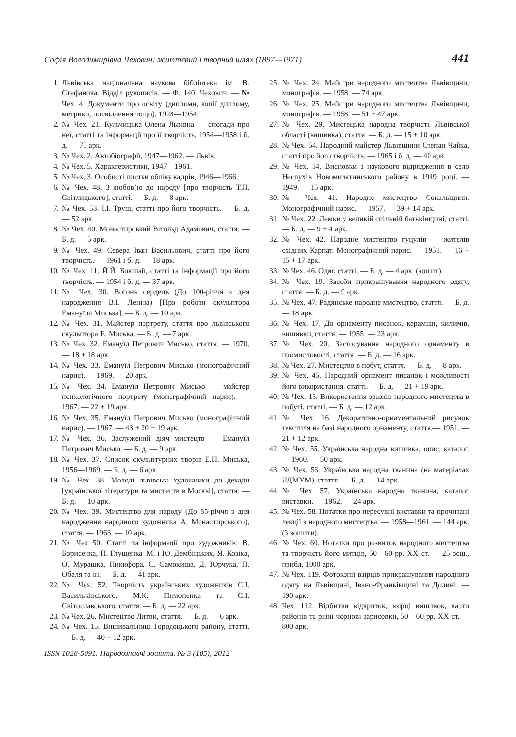Софія Володимирівна Чехович: життєвий і творчий шлях (1897—1971) 441
1. Львівська національна наукова бібліотека ім. В. Стефаника. Відділ рукописів. — Ф. 140. Чехович. — № Чех. 4. Документи про освіту (дипломи, копії диплому, метрики, посвідчення тощо), 1928—1954.
2. № Чех. 21. Кульчицька Олена Львівна — спогади про неї, статті та інформації про її творчість, 1954—1958 і б. д. — 75 арк.
3. № Чех. 2. Автобіографії, 1947—1962. — Львів.
4. № Чех. 5. Характеристики, 1947—1961.
5. № Чех. 3. Особисті листки обліку кадрів, 1946—1966.
6. № Чех. 48. З любов’ю до народу [про творчість Т.П. Світлицького], статті. — Б. д. — 8 арк.
7. № Чех. 53. І.І. Труш, статті про його творчість. — Б. д. — 52 арк.
8. № Чех. 40. Монастирський Вітольд Адамович, стаття. — Б. д. — 5 арк.
9. № Чех. 49. Севера Іван Васильович, статті про його творчість. — 1961 і б. д. — 18 арк.
10. № Чех. 11. Й.Й. Бокшай, статті та інформації про його творчість. — 1954 і б. д. — 37 арк.
11. № Чех. 30. Вогонь сердець (До 100-річчя з дня народження В.І. Леніна) [Про роботи скульптора Емануїла Миська]. — Б. д. — 10 арк.
12. № Чех. 31. Майстер портрету, стаття про львівського скульптора Е. Миська. — Б. д. — 7 арк.
13. № Чех. 32. Емануїл Петрович Мисько, стаття. — 1970. — 18 + 18 арк.
14. № Чех. 33. Емануїл Петрович Мисько (монографічний нарис). — 1969. — 20 арк.
15. № Чех. 34. Емануїл Петрович Мисько — майстер психологічного портрету (монографічний нарис). — 1967. — 22 + 19 арк.
16. № Чех. 35. Емануїл Петрович Мисько (монографічний нарис). — 1967. — 43 + 20 + 19 арк.
17. № Чех. 36. Заслужений діяч мистецтв — Емануїл Петрович Мисько. — Б. д. — 9 арк.
18. № Чех. 37. Список скульптурних творів Е.П. Миська, 1956—1969. — Б. д. — 6 арк.
19. № Чех. 38. Молоді львівські художники до декади [української літератури та мистецтв в Москві], стаття. — Б. д. — 10 арк.
20. № Чех. 39. Мистецтво для народу (До 85-річчя з дня народження народного художника А. Монастирського), стаття. — 1963. — 10 арк.
21. № Чех 50. Статті та інформації про художників: В. Борисенка, П. Глущенка, М. і Ю. Дембіцьких, Я. Козіка, О. Мурашка, Никифора, С. Самокиша, Д. Юрчука, П. Обаля та ін. — Б. д. — 41 арк.
22. № Чех. 52. Творчість українських художників С.І. Васильківського, М.К. Пимоненка та С.І. Світославського, стаття. — Б. д. — 22 арк.
23. № Чех. 26. Мистецтво Литви, стаття. — Б. д. — 6 арк.
24. № Чех. 15. Вишивальниці Городоцького району, статті. — Б. д. — 40 + 12 арк.
25. № Чех. 24. Майстри народного мистецтва Львівщини, монографія. — 1958. — 74 арк.
26. № Чех. 25. Майстри народного мистецтва Львівщини, монографія. — 1958. — 51 + 47 арк.
27. № Чех. 29. Мистецька народна творчість Львівської області (вишивка), стаття. — Б. д. — 15 + 10 арк.
28. № Чех. 54. Народний майстер Львівщини Степан Чайка, статті про його творчість. — 1965 і б. д. — 40 арк.
29. № Чех. 14. Висновки з наукового відрядження в село Неслухів Новомилятинського району в 1949 році. — 1949. — 15 арк.
30. № Чех. 41. Народне мистецтво Сокальщини. Монографічний нарис. — 1957. — 39 + 14 арк.
31. № Чех. 22. Лемки у великій спільній батьківщині, статті. — Б. д. — 9 + 4 арк.
32. № Чех. 42. Народне мистецтво гуцулів — жителів східних Карпат. Монографічний нарис. — 1951. — 16 + 15 + 17 арк.
33. № Чех. 46. Одяг, статті. — Б. д. — 4 арк. (зошит).
34. № Чех. 19. Засоби прикрашування народного одягу, стаття. — Б. д. — 9 арк.
35. № Чех. 47. Радянське народне мистецтво, стаття. — Б. д. — 18 арк.
36. № Чех. 17. До орнаменту писанок, кераміки, килимів, вишивки, стаття. — 1955. — 23 арк.
37. № Чех. 20. Застосування народного орнаменту в промисловості, стаття. — Б. д. — 16 арк.
38. № Чех. 27. Мистецтво в побут, стаття. — Б. д. — 8 арк.
39. № Чех. 45. Народний орнамент писанок і можливості його використання, статті. — Б. д. — 21 + 19 арк.
40. № Чех. 13. Використання зразків народного мистецтва в побуті, статті. — Б. д. — 12 арк.
41. № Чех. 16. Декоративно-орнаментальний рисунок текстиля на базі народного орнаменту, стаття.— 1951. — 21 + 12 арк.
42. № Чех. 55. Українська народна вишивка, опис, каталог. — 1960. — 50 арк.
43. № Чех. 56. Українська народна тканина (на матеріалах ЛДМУМ), стаття. — Б. д. — 14 арк.
44. № Чех. 57. Українська народна тканина, каталог виставки. — 1962. — 24 арк.
45. № Чех. 58. Нотатки про пересувні виставки та прочитані лекції з народного мистецтва. — 1958—1961. — 144 арк. (3 зошити).
46. № Чех. 60. Нотатки про розвиток народного мистецтва та творчість його митців, 50—60-рр. ХХ ст. — 25 зош., прибл. 1000 арк.
47. № Чех. 119. Фотокопії взірців прикрашування народного одягу на Львівщині, Івано-Франківщині та Долині. — 190 арк.
48. Чех. 112. Відбитки відкриток, взірці вишивок, карти районів та різні чорнові зарисовки, 50—60 рр. ХХ ст. — 800 арк.
ISSN 1028-5091. Народознавчі зошити. № 3 (105), 2012